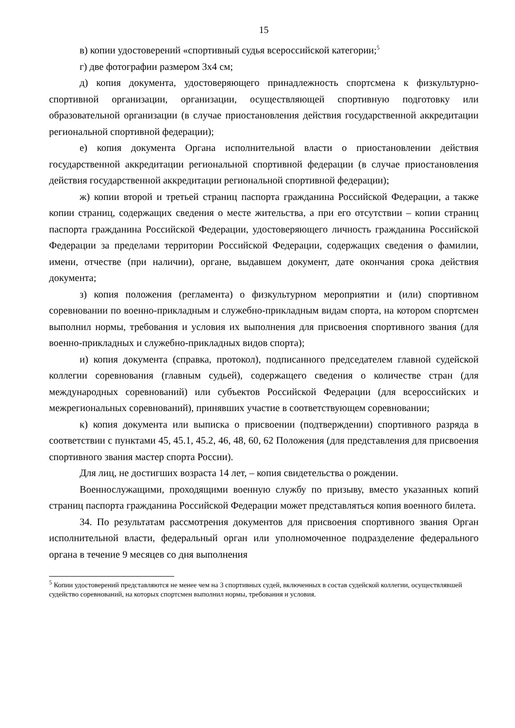15
в) копии удостоверений «спортивный судья всероссийской категории;<sup>5</sup>
г) две фотографии размером 3x4 см;
д) копия документа, удостоверяющего принадлежность спортсмена к физкультурно-спортивной организации, организации, осуществляющей спортивную подготовку или образовательной организации (в случае приостановления действия государственной аккредитации региональной спортивной федерации);
е) копия документа Органа исполнительной власти о приостановлении действия государственной аккредитации региональной спортивной федерации (в случае приостановления действия государственной аккредитации региональной спортивной федерации);
ж) копии второй и третьей страниц паспорта гражданина Российской Федерации, а также копии страниц, содержащих сведения о месте жительства, а при его отсутствии – копии страниц паспорта гражданина Российской Федерации, удостоверяющего личность гражданина Российской Федерации за пределами территории Российской Федерации, содержащих сведения о фамилии, имени, отчестве (при наличии), органе, выдавшем документ, дате окончания срока действия документа;
з) копия положения (регламента) о физкультурном мероприятии и (или) спортивном соревновании по военно-прикладным и служебно-прикладным видам спорта, на котором спортсмен выполнил нормы, требования и условия их выполнения для присвоения спортивного звания (для военно-прикладных и служебно-прикладных видов спорта);
и) копия документа (справка, протокол), подписанного председателем главной судейской коллегии соревнования (главным судьей), содержащего сведения о количестве стран (для международных соревнований) или субъектов Российской Федерации (для всероссийских и межрегиональных соревнований), принявших участие в соответствующем соревновании;
к) копия документа или выписка о присвоении (подтверждении) спортивного разряда в соответствии с пунктами 45, 45.1, 45.2, 46, 48, 60, 62 Положения (для представления для присвоения спортивного звания мастер спорта России).
Для лиц, не достигших возраста 14 лет, – копия свидетельства о рождении.
Военнослужащими, проходящими военную службу по призыву, вместо указанных копий страниц паспорта гражданина Российской Федерации может представляться копия военного билета.
34. По результатам рассмотрения документов для присвоения спортивного звания Орган исполнительной власти, федеральный орган или уполномоченное подразделение федерального органа в течение 9 месяцев со дня выполнения
<sup>5</sup> Копии удостоверений представляются не менее чем на 3 спортивных судей, включенных в состав судейской коллегии, осуществлявшей судейство соревнований, на которых спортсмен выполнил нормы, требования и условия.